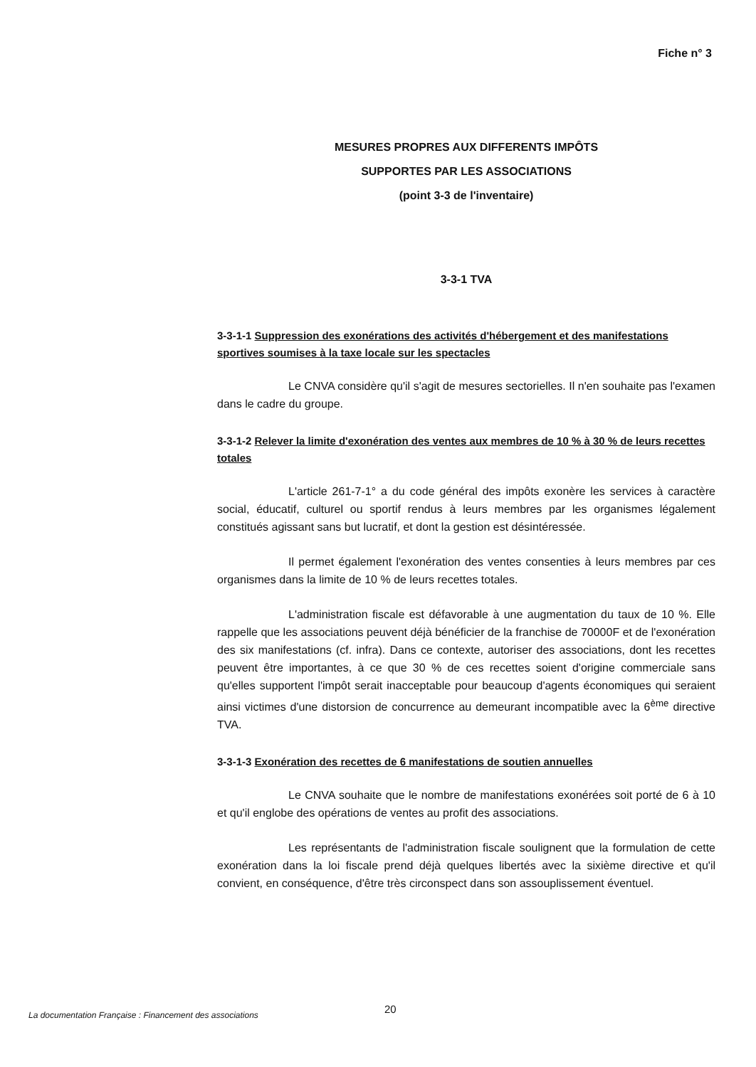Fiche n° 3
MESURES PROPRES AUX DIFFERENTS IMPÔTS
SUPPORTES PAR LES ASSOCIATIONS
(point 3-3 de l'inventaire)
3-3-1 TVA
3-3-1-1 Suppression des exonérations des activités d'hébergement et des manifestations sportives soumises à la taxe locale sur les spectacles
Le CNVA considère qu'il s'agit de mesures sectorielles. Il n'en souhaite pas l'examen dans le cadre du groupe.
3-3-1-2 Relever la limite d'exonération des ventes aux membres de 10 % à 30 % de leurs recettes totales
L'article 261-7-1° a du code général des impôts exonère les services à caractère social, éducatif, culturel ou sportif rendus à leurs membres par les organismes légalement constitués agissant sans but lucratif, et dont la gestion est désintéressée.
Il permet également l'exonération des ventes consenties à leurs membres par ces organismes dans la limite de 10 % de leurs recettes totales.
L'administration fiscale est défavorable à une augmentation du taux de 10 %. Elle rappelle que les associations peuvent déjà bénéficier de la franchise de 70000F et de l'exonération des six manifestations (cf. infra). Dans ce contexte, autoriser des associations, dont les recettes peuvent être importantes, à ce que 30 % de ces recettes soient d'origine commerciale sans qu'elles supportent l'impôt serait inacceptable pour beaucoup d'agents économiques qui seraient ainsi victimes d'une distorsion de concurrence au demeurant incompatible avec la 6<sup>ème</sup> directive TVA.
3-3-1-3 Exonération des recettes de 6 manifestations de soutien annuelles
Le CNVA souhaite que le nombre de manifestations exonérées soit porté de 6 à 10 et qu'il englobe des opérations de ventes au profit des associations.
Les représentants de l'administration fiscale soulignent que la formulation de cette exonération dans la loi fiscale prend déjà quelques libertés avec la sixième directive et qu'il convient, en conséquence, d'être très circonspect dans son assouplissement éventuel.
20
La documentation Française : Financement des associations